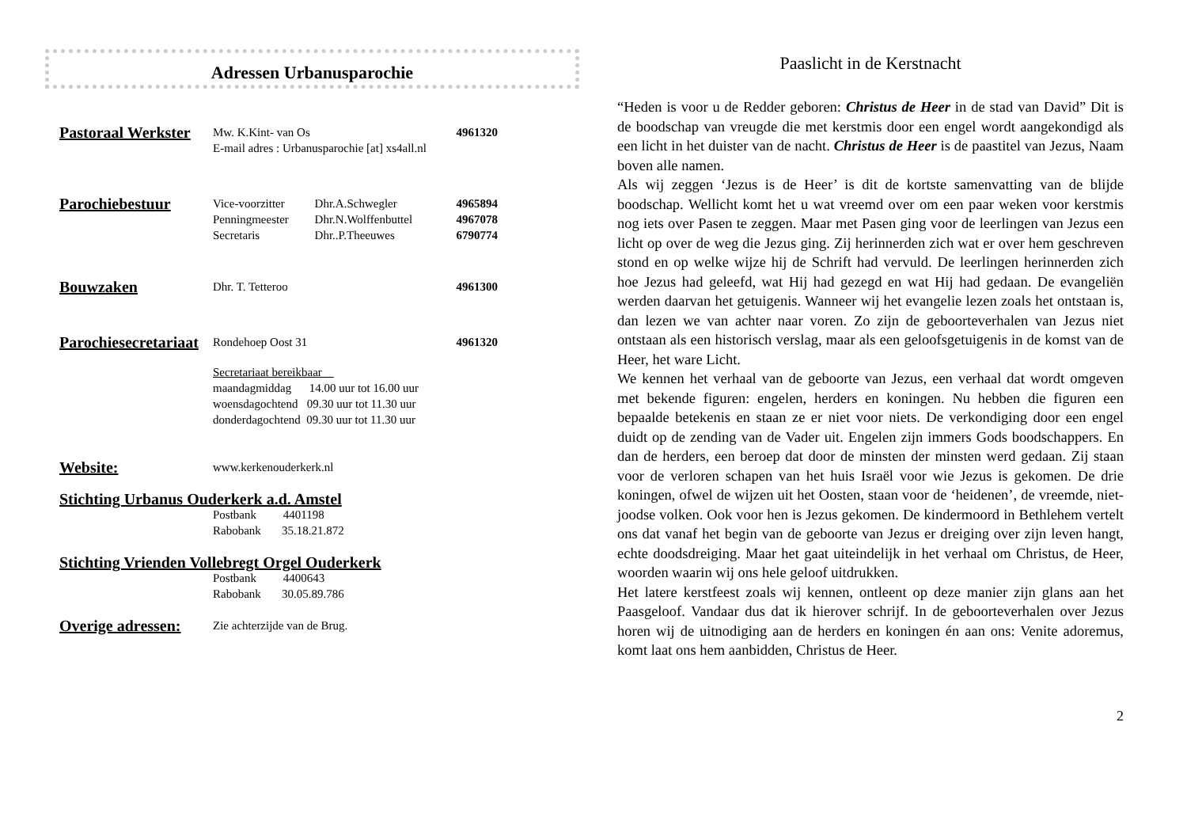Adressen Urbanusparochie
| Pastoraal Werkster | Mw. K.Kint- van Os | | 4961320 |
| | E-mail adres : Urbanusparochie [at] xs4all.nl | | |
| Parochiebestuur | Vice-voorzitter | Dhr.A.Schwegler | 4965894 |
| | Penningmeester | Dhr.N.Wolffenbuttel | 4967078 |
| | Secretaris | Dhr..P.Theeuwes | 6790774 |
| Bouwzaken | Dhr. T. Tetteroo | | 4961300 |
| Parochiesecretariaat | Rondehoep Oost 31 | | 4961320 |
| | Secretariaat bereikbaar maandagmiddag 14.00 uur tot 16.00 uur woensdagochtend 09.30 uur tot 11.30 uur donderdagochtend 09.30 uur tot 11.30 uur | | |
| Website: | www.kerkenouderkerk.nl | | |
| Stichting Urbanus Ouderkerk a.d. Amstel | | | |
| | Postbank 4401198 Rabobank 35.18.21.872 | | |
| Stichting Vrienden Vollebregt Orgel Ouderkerk | | | |
| | Postbank 4400643 Rabobank 30.05.89.786 | | |
| Overige adressen: | Zie achterzijde van de Brug. | | |
Paaslicht in de Kerstnacht
“Heden is voor u de Redder geboren: Christus de Heer in de stad van David” Dit is de boodschap van vreugde die met kerstmis door een engel wordt aangekondigd als een licht in het duister van de nacht. Christus de Heer is de paastitel van Jezus, Naam boven alle namen.
Als wij zeggen ‘Jezus is de Heer’ is dit de kortste samenvatting van de blijde boodschap. Wellicht komt het u wat vreemd over om een paar weken voor kerstmis nog iets over Pasen te zeggen. Maar met Pasen ging voor de leerlingen van Jezus een licht op over de weg die Jezus ging. Zij herinnerden zich wat er over hem geschreven stond en op welke wijze hij de Schrift had vervuld. De leerlingen herinnerden zich hoe Jezus had geleefd, wat Hij had gezegd en wat Hij had gedaan. De evangeliën werden daarvan het getuigenis. Wanneer wij het evangelie lezen zoals het ontstaan is, dan lezen we van achter naar voren. Zo zijn de geboorteverhalen van Jezus niet ontstaan als een historisch verslag, maar als een geloofsgetuigenis in de komst van de Heer, het ware Licht.
We kennen het verhaal van de geboorte van Jezus, een verhaal dat wordt omgeven met bekende figuren: engelen, herders en koningen. Nu hebben die figuren een bepaalde betekenis en staan ze er niet voor niets. De verkondiging door een engel duidt op de zending van de Vader uit. Engelen zijn immers Gods boodschappers. En dan de herders, een beroep dat door de minsten der minsten werd gedaan. Zij staan voor de verloren schapen van het huis Israël voor wie Jezus is gekomen. De drie koningen, ofwel de wijzen uit het Oosten, staan voor de ‘heidenen’, de vreemde, niet-joodse volken. Ook voor hen is Jezus gekomen. De kindermoord in Bethlehem vertelt ons dat vanaf het begin van de geboorte van Jezus er dreiging over zijn leven hangt, echte doodsdreiging. Maar het gaat uiteindelijk in het verhaal om Christus, de Heer, woorden waarin wij ons hele geloof uitdrukken.
Het latere kerstfeest zoals wij kennen, ontleent op deze manier zijn glans aan het Paasgeloof. Vandaar dus dat ik hierover schrijf. In de geboorteverhalen over Jezus horen wij de uitnodiging aan de herders en koningen én aan ons: Venite adoremus, komt laat ons hem aanbidden, Christus de Heer.
2